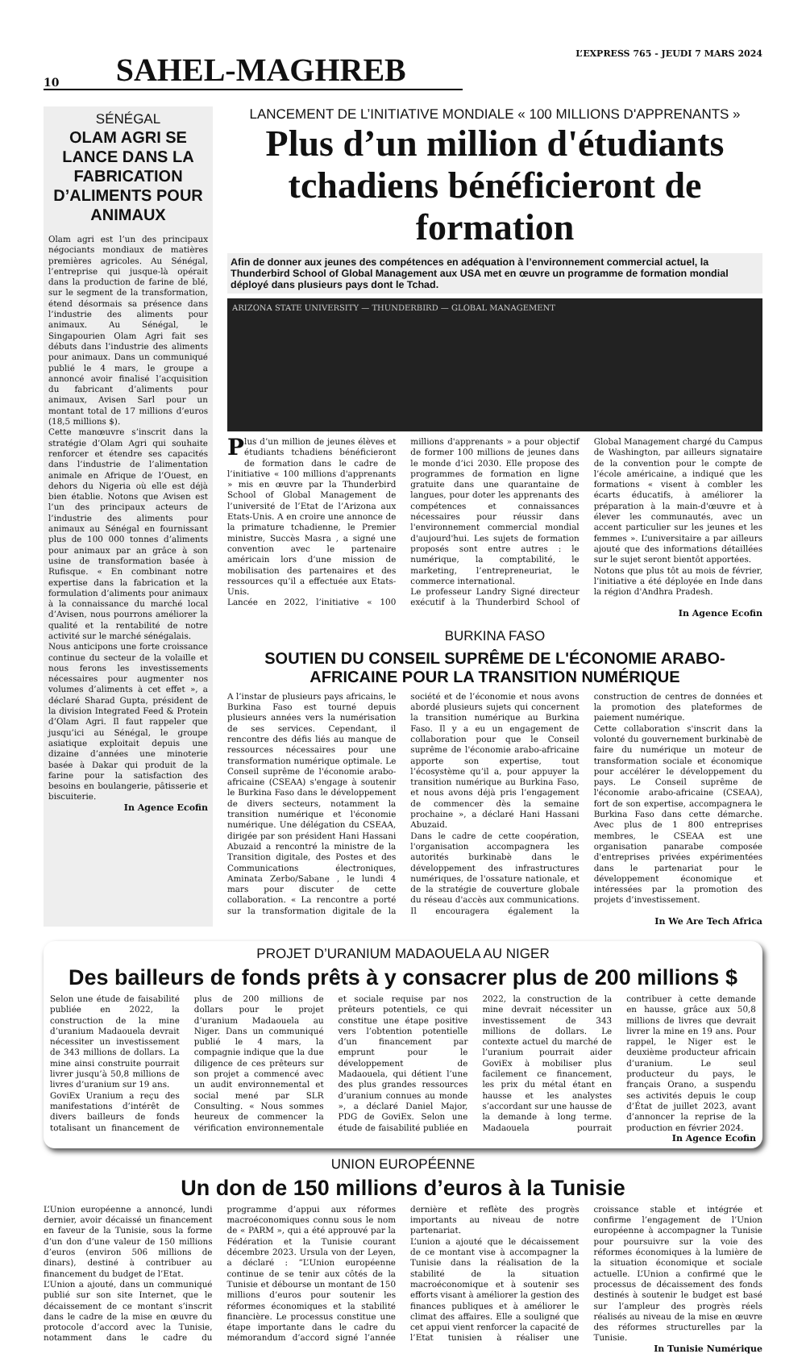10 SAHEL-MAGHREB
L’EXPRESS 765 - JEUDI 7 MARS 2024
SÉNÉGAL
OLAM AGRI SE LANCE DANS LA FABRICATION D’ALIMENTS POUR ANIMAUX
Olam agri est l’un des principaux négociants mondiaux de matières premières agricoles. Au Sénégal, l’entreprise qui jusque-là opérait dans la production de farine de blé, sur le segment de la transformation, étend désormais sa présence dans l’industrie des aliments pour animaux. Au Sénégal, le Singapourien Olam Agri fait ses débuts dans l’industrie des aliments pour animaux. Dans un communiqué publié le 4 mars, le groupe a annoncé avoir finalisé l’acquisition du fabricant d’aliments pour animaux, Avisen Sarl pour un montant total de 17 millions d’euros (18,5 millions $).
Cette manœuvre s’inscrit dans la stratégie d’Olam Agri qui souhaite renforcer et étendre ses capacités dans l’industrie de l’alimentation animale en Afrique de l’Ouest, en dehors du Nigeria où elle est déjà bien établie. Notons que Avisen est l’un des principaux acteurs de l’industrie des aliments pour animaux au Sénégal en fournissant plus de 100 000 tonnes d’aliments pour animaux par an grâce à son usine de transformation basée à Rufisque. « En combinant notre expertise dans la fabrication et la formulation d’aliments pour animaux à la connaissance du marché local d’Avisen, nous pourrons améliorer la qualité et la rentabilité de notre activité sur le marché sénégalais.
Nous anticipons une forte croissance continue du secteur de la volaille et nous ferons les investissements nécessaires pour augmenter nos volumes d’aliments à cet effet », a déclaré Sharad Gupta, président de la division Integrated Feed & Protein d’Olam Agri. Il faut rappeler que jusqu’ici au Sénégal, le groupe asiatique exploitait depuis une dizaine d’années une minoterie basée à Dakar qui produit de la farine pour la satisfaction des besoins en boulangerie, pâtisserie et biscuiterie.
In Agence Ecofin
LANCEMENT DE L’INITIATIVE MONDIALE « 100 MILLIONS D'APPRENANTS »
Plus d’un million d'étudiants tchadiens bénéficieront de formation
Afin de donner aux jeunes des compétences en adéquation à l’environnement commercial actuel, la Thunderbird School of Global Management aux USA met en œuvre un programme de formation mondial déployé dans plusieurs pays dont le Tchad.
ARIZONA STATE UNIVERSITY — THUNDERBIRD — GLOBAL MANAGEMENT
Plus d’un million de jeunes élèves et étudiants tchadiens bénéficieront de formation dans le cadre de l’initiative « 100 millions d'apprenants » mis en œuvre par la Thunderbird School of Global Management de l’université de l’Etat de l’Arizona aux Etats-Unis. A en croire une annonce de la primature tchadienne, le Premier ministre, Succès Masra , a signé une convention avec le partenaire américain lors d’une mission de mobilisation des partenaires et des ressources qu’il a effectuée aux Etats-Unis.
Lancée en 2022, l’initiative « 100 millions d'apprenants » a pour objectif de former 100 millions de jeunes dans le monde d’ici 2030. Elle propose des programmes de formation en ligne gratuite dans une quarantaine de langues, pour doter les apprenants des compétences et connaissances nécessaires pour réussir dans l'environnement commercial mondial d'aujourd'hui. Les sujets de formation proposés sont entre autres : le numérique, la comptabilité, le marketing, l’entrepreneuriat, le commerce international.
Le professeur Landry Signé directeur exécutif à la Thunderbird School of Global Management chargé du Campus de Washington, par ailleurs signataire de la convention pour le compte de l’école américaine, a indiqué que les formations « visent à combler les écarts éducatifs, à améliorer la préparation à la main-d'œuvre et à élever les communautés, avec un accent particulier sur les jeunes et les femmes ». L’universitaire a par ailleurs ajouté que des informations détaillées sur le sujet seront bientôt apportées.
Notons que plus tôt au mois de février, l’initiative a été déployée en Inde dans la région d'Andhra Pradesh.
In Agence Ecofin
BURKINA FASO
SOUTIEN DU CONSEIL SUPRÊME DE L'ÉCONOMIE ARABO-AFRICAINE POUR LA TRANSITION NUMÉRIQUE
A l’instar de plusieurs pays africains, le Burkina Faso est tourné depuis plusieurs années vers la numérisation de ses services. Cependant, il rencontre des défis liés au manque de ressources nécessaires pour une transformation numérique optimale. Le Conseil suprême de l'économie arabo-africaine (CSEAA) s'engage à soutenir le Burkina Faso dans le développement de divers secteurs, notamment la transition numérique et l'économie numérique. Une délégation du CSEAA, dirigée par son président Hani Hassani Abuzaid a rencontré la ministre de la Transition digitale, des Postes et des Communications électroniques, Aminata Zerbo/Sabane , le lundi 4 mars pour discuter de cette collaboration. « La rencontre a porté sur la transformation digitale de la société et de l’économie et nous avons abordé plusieurs sujets qui concernent la transition numérique au Burkina Faso. Il y a eu un engagement de collaboration pour que le Conseil suprême de l'économie arabo-africaine apporte son expertise, tout l’écosystème qu’il a, pour appuyer la transition numérique au Burkina Faso, et nous avons déjà pris l’engagement de commencer dès la semaine prochaine », a déclaré Hani Hassani Abuzaid.
Dans le cadre de cette coopération, l'organisation accompagnera les autorités burkinabè dans le développement des infrastructures numériques, de l'ossature nationale, et de la stratégie de couverture globale du réseau d'accès aux communications. Il encouragera également la construction de centres de données et la promotion des plateformes de paiement numérique.
Cette collaboration s'inscrit dans la volonté du gouvernement burkinabè de faire du numérique un moteur de transformation sociale et économique pour accélérer le développement du pays. Le Conseil suprême de l'économie arabo-africaine (CSEAA), fort de son expertise, accompagnera le Burkina Faso dans cette démarche. Avec plus de 1 800 entreprises membres, le CSEAA est une organisation panarabe composée d'entreprises privées expérimentées dans le partenariat pour le développement économique et intéressées par la promotion des projets d’investissement.
In We Are Tech Africa
PROJET D’URANIUM MADAOUELA AU NIGER
Des bailleurs de fonds prêts à y consacrer plus de 200 millions $
Selon une étude de faisabilité publiée en 2022, la construction de la mine d’uranium Madaouela devrait nécessiter un investissement de 343 millions de dollars. La mine ainsi construite pourrait livrer jusqu’à 50,8 millions de livres d’uranium sur 19 ans.
GoviEx Uranium a reçu des manifestations d’intérêt de divers bailleurs de fonds totalisant un financement de plus de 200 millions de dollars pour le projet d’uranium Madaouela au Niger. Dans un communiqué publié le 4 mars, la compagnie indique que la due diligence de ces prêteurs sur son projet a commencé avec un audit environnemental et social mené par SLR Consulting. « Nous sommes heureux de commencer la vérification environnementale et sociale requise par nos prêteurs potentiels, ce qui constitue une étape positive vers l’obtention potentielle d’un financement par emprunt pour le développement de Madaouela, qui détient l’une des plus grandes ressources d’uranium connues au monde », a déclaré Daniel Major, PDG de GoviEx. Selon une étude de faisabilité publiée en 2022, la construction de la mine devrait nécessiter un investissement de 343 millions de dollars. Le contexte actuel du marché de l’uranium pourrait aider GoviEx à mobiliser plus facilement ce financement, les prix du métal étant en hausse et les analystes s’accordant sur une hausse de la demande à long terme. Madaouela pourrait contribuer à cette demande en hausse, grâce aux 50,8 millions de livres que devrait livrer la mine en 19 ans. Pour rappel, le Niger est le deuxième producteur africain d’uranium. Le seul producteur du pays, le français Orano, a suspendu ses activités depuis le coup d’État de juillet 2023, avant d’annoncer la reprise de la production en février 2024.
In Agence Ecofin
UNION EUROPÉENNE
Un don de 150 millions d’euros à la Tunisie
L’Union européenne a annoncé, lundi dernier, avoir décaissé un financement en faveur de la Tunisie, sous la forme d’un don d’une valeur de 150 millions d’euros (environ 506 millions de dinars), destiné à contribuer au financement du budget de l’Etat.
L’Union a ajouté, dans un communiqué publié sur son site Internet, que le décaissement de ce montant s’inscrit dans le cadre de la mise en œuvre du protocole d’accord avec la Tunisie, notamment dans le cadre du programme d’appui aux réformes macroéconomiques connu sous le nom de « PARM », qui a été approuvé par la Fédération et la Tunisie courant décembre 2023. Ursula von der Leyen, a déclaré : “L’Union européenne continue de se tenir aux côtés de la Tunisie et débourse un montant de 150 millions d’euros pour soutenir les réformes économiques et la stabilité financière. Le processus constitue une étape importante dans le cadre du mémorandum d’accord signé l’année dernière et reflète des progrès importants au niveau de notre partenariat.
L’union a ajouté que le décaissement de ce montant vise à accompagner la Tunisie dans la réalisation de la stabilité de la situation macroéconomique et à soutenir ses efforts visant à améliorer la gestion des finances publiques et à améliorer le climat des affaires. Elle a souligné que cet appui vient renforcer la capacité de l’Etat tunisien à réaliser une croissance stable et intégrée et confirme l’engagement de l’Union européenne à accompagner la Tunisie pour poursuivre sur la voie des réformes économiques à la lumière de la situation économique et sociale actuelle. L’Union a confirmé que le processus de décaissement des fonds destinés à soutenir le budget est basé sur l’ampleur des progrès réels réalisés au niveau de la mise en œuvre des réformes structurelles par la Tunisie.
In Tunisie Numérique